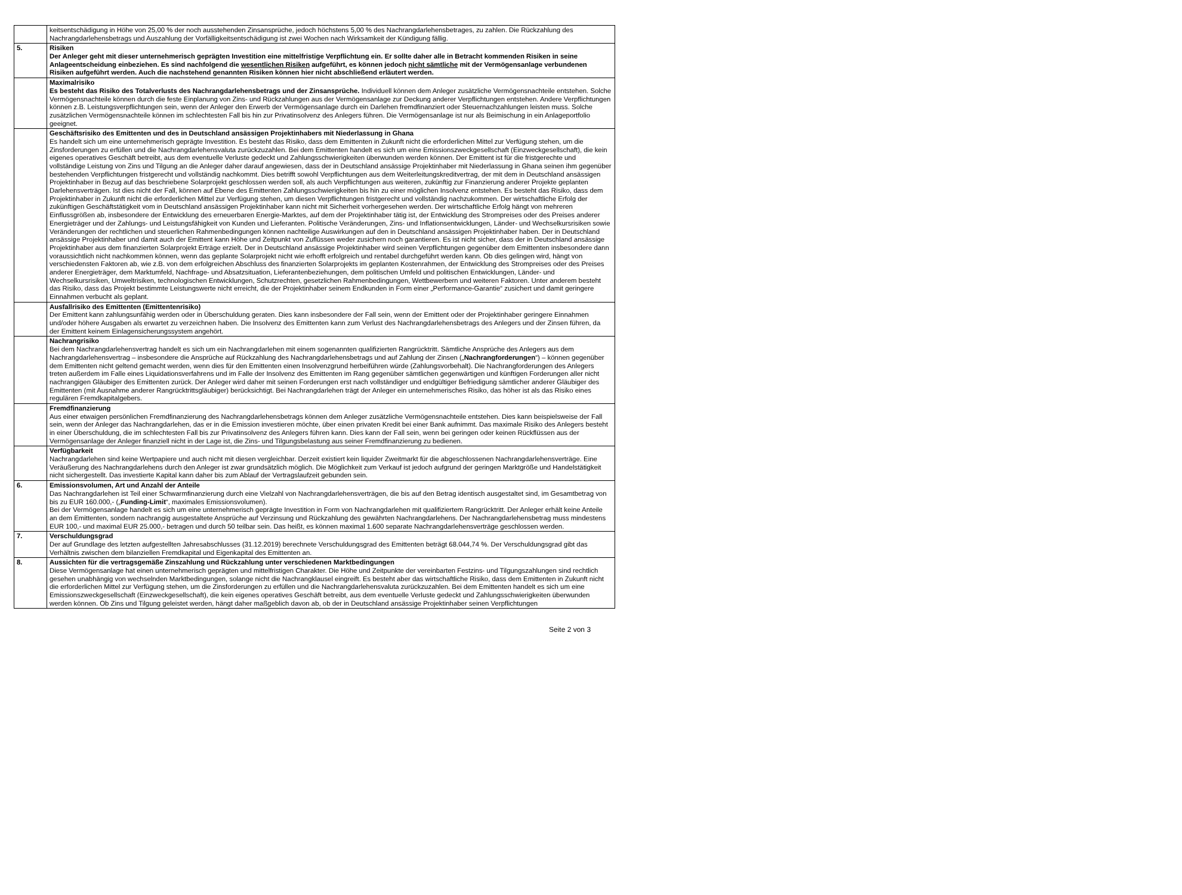| | keitsentschädigung in Höhe von 25,00 % der noch ausstehenden Zinsansprüche, jedoch höchstens 5,00 % des Nachrangdarlehensbetrages, zu zahlen. Die Rückzahlung des Nachrangdarlehensbetrags und Auszahlung der Vorfälligkeitsentschädigung ist zwei Wochen nach Wirksamkeit der Kündigung fällig. |
| 5. | Risiken Der Anleger geht mit dieser unternehmerisch geprägten Investition eine mittelfristige Verpflichtung ein. Er sollte daher alle in Betracht kommenden Risiken in seine Anlageentscheidung einbeziehen. Es sind nachfolgend die wesentlichen Risiken aufgeführt, es können jedoch nicht sämtliche mit der Vermögensanlage verbundenen Risiken aufgeführt werden. Auch die nachstehend genannten Risiken können hier nicht abschließend erläutert werden. |
| | Maximalrisiko Es besteht das Risiko des Totalverlusts des Nachrangdarlehensbetrags und der Zinsansprüche. Individuell können dem Anleger zusätzliche Vermögensnachteile entstehen. Solche Vermögensnachteile können durch die feste Einplanung von Zins- und Rückzahlungen aus der Vermögensanlage zur Deckung anderer Verpflichtungen entstehen. Andere Verpflichtungen können z.B. Leistungsverpflichtungen sein, wenn der Anleger den Erwerb der Vermögensanlage durch ein Darlehen fremdfinanziert oder Steuernachzahlungen leisten muss. Solche zusätzlichen Vermögensnachteile können im schlechtesten Fall bis hin zur Privatinsolvenz des Anlegers führen. Die Vermögensanlage ist nur als Beimischung in ein Anlageportfolio geeignet. |
| | Geschäftsrisiko des Emittenten und des in Deutschland ansässigen Projektinhabers mit Niederlassung in Ghana Es handelt sich um eine unternehmerisch geprägte Investition. Es besteht das Risiko, dass dem Emittenten in Zukunft nicht die erforderlichen Mittel zur Verfügung stehen, um die Zinsforderungen zu erfüllen und die Nachrangdarlehensvaluta zurückzuzahlen. Bei dem Emittenten handelt es sich um eine Emissionszweckgesellschaft (Einzweckgesellschaft), die kein eigenes operatives Geschäft betreibt, aus dem eventuelle Verluste gedeckt und Zahlungsschwierigkeiten überwunden werden können. Der Emittent ist für die fristgerechte und vollständige Leistung von Zins und Tilgung an die Anleger daher darauf angewiesen, dass der in Deutschland ansässige Projektinhaber mit Niederlassung in Ghana seinen ihm gegenüber bestehenden Verpflichtungen fristgerecht und vollständig nachkommt. Dies betrifft sowohl Verpflichtungen aus dem Weiterleitungskreditvertrag, der mit dem in Deutschland ansässigen Projektinhaber in Bezug auf das beschriebene Solarprojekt geschlossen werden soll, als auch Verpflichtungen aus weiteren, zukünftig zur Finanzierung anderer Projekte geplanten Darlehensverträgen. Ist dies nicht der Fall, können auf Ebene des Emittenten Zahlungsschwierigkeiten bis hin zu einer möglichen Insolvenz entstehen. Es besteht das Risiko, dass dem Projektinhaber in Zukunft nicht die erforderlichen Mittel zur Verfügung stehen, um diesen Verpflichtungen fristgerecht und vollständig nachzukommen. Der wirtschaftliche Erfolg der zukünftigen Geschäftstätigkeit vom in Deutschland ansässigen Projektinhaber kann nicht mit Sicherheit vorhergesehen werden. Der wirtschaftliche Erfolg hängt von mehreren Einflussgrößen ab, insbesondere der Entwicklung des erneuerbaren Energie-Marktes, auf dem der Projektinhaber tätig ist, der Entwicklung des Strompreises oder des Preises anderer Energieträger und der Zahlungs- und Leistungsfähigkeit von Kunden und Lieferanten. Politische Veränderungen, Zins- und Inflationsentwicklungen, Länder- und Wechselkursrisiken sowie Veränderungen der rechtlichen und steuerlichen Rahmenbedingungen können nachteilige Auswirkungen auf den in Deutschland ansässigen Projektinhaber haben. Der in Deutschland ansässige Projektinhaber und damit auch der Emittent kann Höhe und Zeitpunkt von Zuflüssen weder zusichern noch garantieren. Es ist nicht sicher, dass der in Deutschland ansässige Projektinhaber aus dem finanzierten Solarprojekt Erträge erzielt. Der in Deutschland ansässige Projektinhaber wird seinen Verpflichtungen gegenüber dem Emittenten insbesondere dann voraussichtlich nicht nachkommen können, wenn das geplante Solarprojekt nicht wie erhofft erfolgreich und rentabel durchgeführt werden kann. Ob dies gelingen wird, hängt von verschiedensten Faktoren ab, wie z.B. von dem erfolgreichen Abschluss des finanzierten Solarprojekts im geplanten Kostenrahmen, der Entwicklung des Strompreises oder des Preises anderer Energieträger, dem Marktumfeld, Nachfrage- und Absatzsituation, Lieferantenbeziehungen, dem politischen Umfeld und politischen Entwicklungen, Länder- und Wechselkursrisiken, Umweltrisiken, technologischen Entwicklungen, Schutzrechten, gesetzlichen Rahmenbedingungen, Wettbewerbern und weiteren Faktoren. Unter anderem besteht das Risiko, dass das Projekt bestimmte Leistungswerte nicht erreicht, die der Projektinhaber seinem Endkunden in Form einer „Performance-Garantie“ zusichert und damit geringere Einnahmen verbucht als geplant. |
| | Ausfallrisiko des Emittenten (Emittentenrisiko) Der Emittent kann zahlungsunfähig werden oder in Überschuldung geraten. Dies kann insbesondere der Fall sein, wenn der Emittent oder der Projektinhaber geringere Einnahmen und/oder höhere Ausgaben als erwartet zu verzeichnen haben. Die Insolvenz des Emittenten kann zum Verlust des Nachrangdarlehensbetrags des Anlegers und der Zinsen führen, da der Emittent keinem Einlagensicherungssystem angehört. |
| | Nachrangrisiko Bei dem Nachrangdarlehensvertrag handelt es sich um ein Nachrangdarlehen mit einem sogenannten qualifizierten Rangrücktritt. Sämtliche Ansprüche des Anlegers aus dem Nachrangdarlehensvertrag – insbesondere die Ansprüche auf Rückzahlung des Nachrangdarlehensbetrags und auf Zahlung der Zinsen („ Nachrangforderungen “) – können gegenüber dem Emittenten nicht geltend gemacht werden, wenn dies für den Emittenten einen Insolvenzgrund herbeiführen würde (Zahlungsvorbehalt). Die Nachrangforderungen des Anlegers treten außerdem im Falle eines Liquidationsverfahrens und im Falle der Insolvenz des Emittenten im Rang gegenüber sämtlichen gegenwärtigen und künftigen Forderungen aller nicht nachrangigen Gläubiger des Emittenten zurück. Der Anleger wird daher mit seinen Forderungen erst nach vollständiger und endgültiger Befriedigung sämtlicher anderer Gläubiger des Emittenten (mit Ausnahme anderer Rangrücktrittsgläubiger) berücksichtigt. Bei Nachrangdarlehen trägt der Anleger ein unternehmerisches Risiko, das höher ist als das Risiko eines regulären Fremdkapitalgebers. |
| | Fremdfinanzierung Aus einer etwaigen persönlichen Fremdfinanzierung des Nachrangdarlehensbetrags können dem Anleger zusätzliche Vermögensnachteile entstehen. Dies kann beispielsweise der Fall sein, wenn der Anleger das Nachrangdarlehen, das er in die Emission investieren möchte, über einen privaten Kredit bei einer Bank aufnimmt. Das maximale Risiko des Anlegers besteht in einer Überschuldung, die im schlechtesten Fall bis zur Privatinsolvenz des Anlegers führen kann. Dies kann der Fall sein, wenn bei geringen oder keinen Rückflüssen aus der Vermögensanlage der Anleger finanziell nicht in der Lage ist, die Zins- und Tilgungsbelastung aus seiner Fremdfinanzierung zu bedienen. |
| | Verfügbarkeit Nachrangdarlehen sind keine Wertpapiere und auch nicht mit diesen vergleichbar. Derzeit existiert kein liquider Zweitmarkt für die abgeschlossenen Nachrangdarlehensverträge. Eine Veräußerung des Nachrangdarlehens durch den Anleger ist zwar grundsätzlich möglich. Die Möglichkeit zum Verkauf ist jedoch aufgrund der geringen Marktgröße und Handelstätigkeit nicht sichergestellt. Das investierte Kapital kann daher bis zum Ablauf der Vertragslaufzeit gebunden sein. |
| 6. | Emissionsvolumen, Art und Anzahl der Anteile Das Nachrangdarlehen ist Teil einer Schwarmfinanzierung durch eine Vielzahl von Nachrangdarlehensverträgen, die bis auf den Betrag identisch ausgestaltet sind, im Gesamtbetrag von bis zu EUR 160.000,- („ Funding-Limit “, maximales Emissionsvolumen). Bei der Vermögensanlage handelt es sich um eine unternehmerisch geprägte Investition in Form von Nachrangdarlehen mit qualifiziertem Rangrücktritt. Der Anleger erhält keine Anteile an dem Emittenten, sondern nachrangig ausgestaltete Ansprüche auf Verzinsung und Rückzahlung des gewährten Nachrangdarlehens. Der Nachrangdarlehensbetrag muss mindestens EUR 100,- und maximal EUR 25.000,- betragen und durch 50 teilbar sein. Das heißt, es können maximal 1.600 separate Nachrangdarlehensverträge geschlossen werden. |
| 7. | Verschuldungsgrad Der auf Grundlage des letzten aufgestellten Jahresabschlusses (31.12.2019) berechnete Verschuldungsgrad des Emittenten beträgt 68.044,74 %. Der Verschuldungsgrad gibt das Verhältnis zwischen dem bilanziellen Fremdkapital und Eigenkapital des Emittenten an. |
| 8. | Aussichten für die vertragsgemäße Zinszahlung und Rückzahlung unter verschiedenen Marktbedingungen Diese Vermögensanlage hat einen unternehmerisch geprägten und mittelfristigen Charakter. Die Höhe und Zeitpunkte der vereinbarten Festzins- und Tilgungszahlungen sind rechtlich gesehen unabhängig von wechselnden Marktbedingungen, solange nicht die Nachrangklausel eingreift. Es besteht aber das wirtschaftliche Risiko, dass dem Emittenten in Zukunft nicht die erforderlichen Mittel zur Verfügung stehen, um die Zinsforderungen zu erfüllen und die Nachrangdarlehensvaluta zurückzuzahlen. Bei dem Emittenten handelt es sich um eine Emissionszweckgesellschaft (Einzweckgesellschaft), die kein eigenes operatives Geschäft betreibt, aus dem eventuelle Verluste gedeckt und Zahlungsschwierigkeiten überwunden werden können. Ob Zins und Tilgung geleistet werden, hängt daher maßgeblich davon ab, ob der in Deutschland ansässige Projektinhaber seinen Verpflichtungen |
Seite 2 von 3